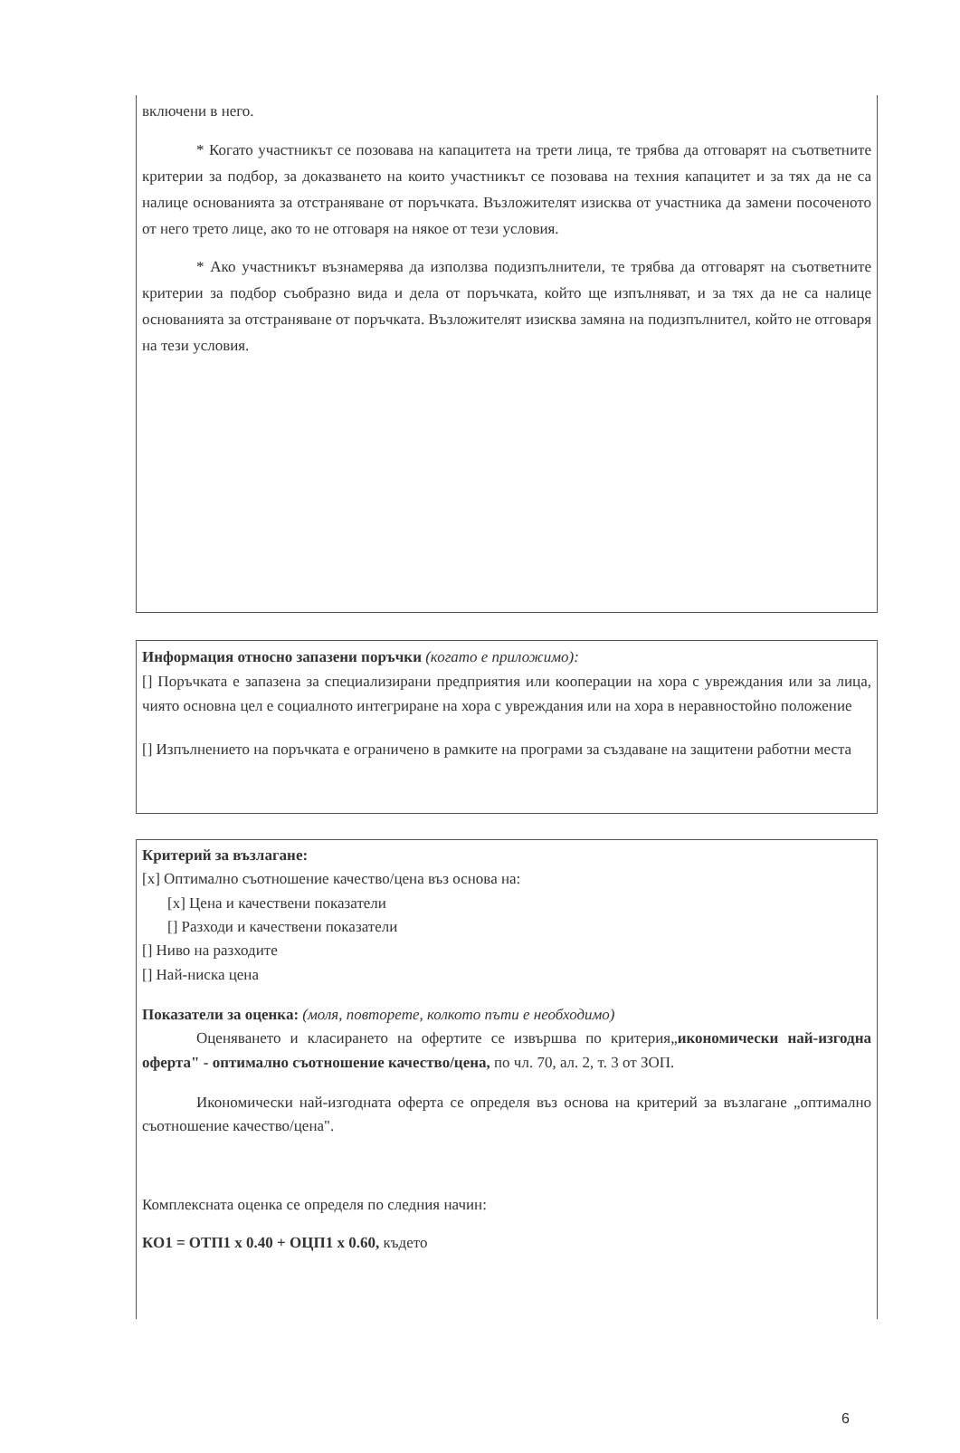включени в него.
* Когато участникът се позовава на капацитета на трети лица, те трябва да отговарят на съответните критерии за подбор, за доказването на които участникът се позовава на техния капацитет и за тях да не са налице основанията за отстраняване от поръчката. Възложителят изисква от участника да замени посоченото от него трето лице, ако то не отговаря на някое от тези условия.
* Ако участникът възнамерява да използва подизпълнители, те трябва да отговарят на съответните критерии за подбор съобразно вида и дела от поръчката, който ще изпълняват, и за тях да не са налице основанията за отстраняване от поръчката. Възложителят изисква замяна на подизпълнител, който не отговаря на тези условия.
Информация относно запазени поръчки (когато е приложимо):
[] Поръчката е запазена за специализирани предприятия или кооперации на хора с увреждания или за лица, чиято основна цел е социалното интегриране на хора с увреждания или на хора в неравностойно положение
[] Изпълнението на поръчката е ограничено в рамките на програми за създаване на защитени работни места
Критерий за възлагане:
[x] Оптимално съотношение качество/цена въз основа на:
[x] Цена и качествени показатели
[] Разходи и качествени показатели
[] Ниво на разходите
[] Най-ниска цена
Показатели за оценка: (моля, повторете, колкото пъти е необходимо)
Оценяването и класирането на офертите се извършва по критерия„икономически най-изгодна оферта" - оптимално съотношение качество/цена, по чл. 70, ал. 2, т. 3 от ЗОП.
Икономически най-изгодната оферта се определя въз основа на критерий за възлагане „оптимално съотношение качество/цена".
Комплексната оценка се определя по следния начин:
КО1 = ОТП1 x 0.40 + ОЦП1 x 0.60, където
6